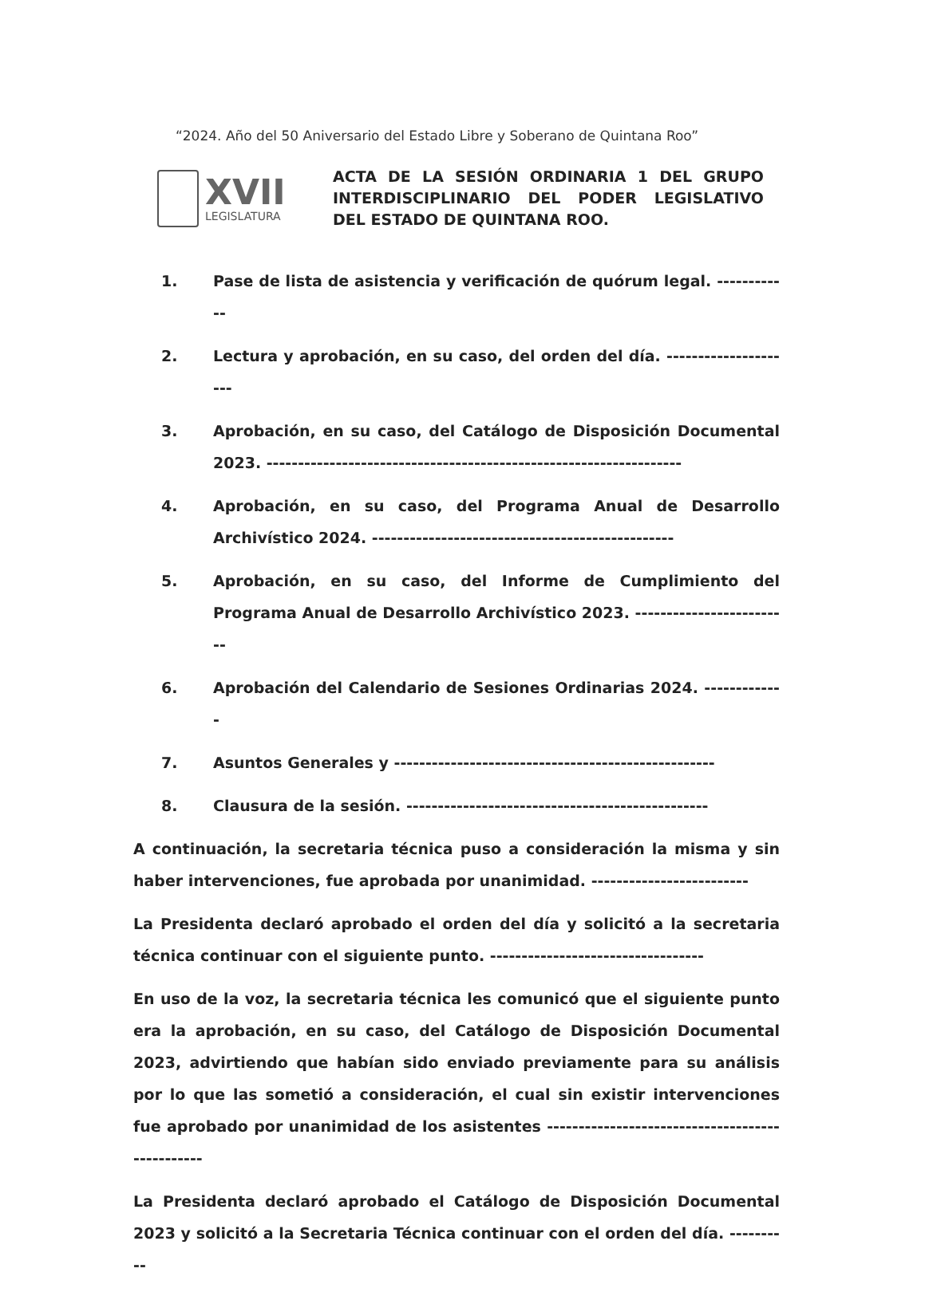“2024. Año del 50 Aniversario del Estado Libre y Soberano de Quintana Roo”
XVII
LEGISLATURA
ACTA DE LA SESIÓN ORDINARIA 1 DEL GRUPO INTERDISCIPLINARIO DEL PODER LEGISLATIVO DEL ESTADO DE QUINTANA ROO.
1. Pase de lista de asistencia y verificación de quórum legal. ------------
2. Lectura y aprobación, en su caso, del orden del día. ---------------------
3. Aprobación, en su caso, del Catálogo de Disposición Documental 2023. ------------------------------------------------------------------
4. Aprobación, en su caso, del Programa Anual de Desarrollo Archivístico 2024. ------------------------------------------------
5. Aprobación, en su caso, del Informe de Cumplimiento del Programa Anual de Desarrollo Archivístico 2023. -------------------------
6. Aprobación del Calendario de Sesiones Ordinarias 2024. -------------
7. Asuntos Generales y ---------------------------------------------------
8. Clausura de la sesión. ------------------------------------------------
A continuación, la secretaria técnica puso a consideración la misma y sin haber intervenciones, fue aprobada por unanimidad. -------------------------
La Presidenta declaró aprobado el orden del día y solicitó a la secretaria técnica continuar con el siguiente punto. ----------------------------------
En uso de la voz, la secretaria técnica les comunicó que el siguiente punto era la aprobación, en su caso, del Catálogo de Disposición Documental 2023, advirtiendo que habían sido enviado previamente para su análisis por lo que las sometió a consideración, el cual sin existir intervenciones fue aprobado por unanimidad de los asistentes ------------------------------------------------
La Presidenta declaró aprobado el Catálogo de Disposición Documental 2023 y solicitó a la Secretaria Técnica continuar con el orden del día. ----------